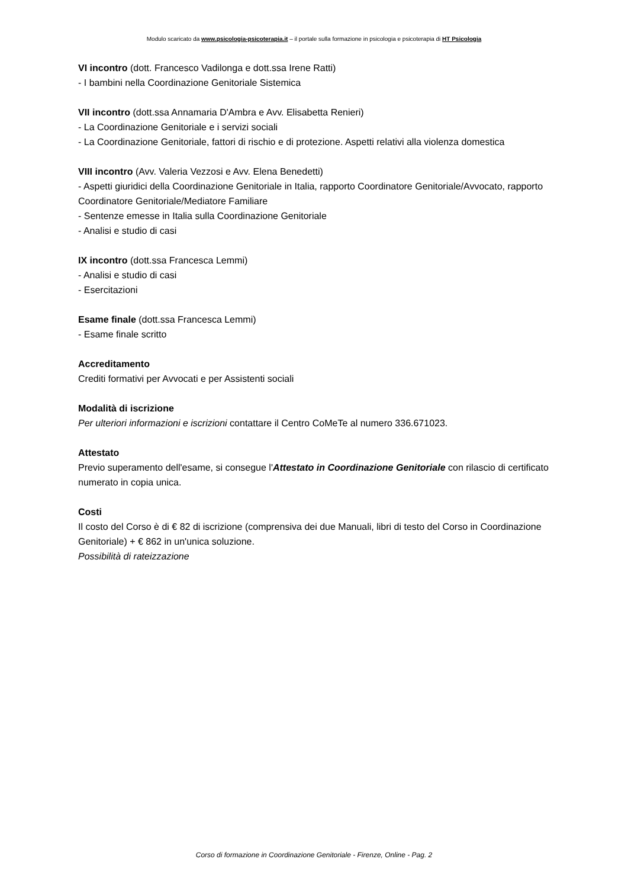Modulo scaricato da www.psicologia-psicoterapia.it – il portale sulla formazione in psicologia e psicoterapia di HT Psicologia
VI incontro (dott. Francesco Vadilonga e dott.ssa Irene Ratti)
- I bambini nella Coordinazione Genitoriale Sistemica
VII incontro (dott.ssa Annamaria D'Ambra e Avv. Elisabetta Renieri)
- La Coordinazione Genitoriale e i servizi sociali
- La Coordinazione Genitoriale, fattori di rischio e di protezione. Aspetti relativi alla violenza domestica
VIII incontro (Avv. Valeria Vezzosi e Avv. Elena Benedetti)
- Aspetti giuridici della Coordinazione Genitoriale in Italia, rapporto Coordinatore Genitoriale/Avvocato, rapporto Coordinatore Genitoriale/Mediatore Familiare
- Sentenze emesse in Italia sulla Coordinazione Genitoriale
- Analisi e studio di casi
IX incontro (dott.ssa Francesca Lemmi)
- Analisi e studio di casi
- Esercitazioni
Esame finale (dott.ssa Francesca Lemmi)
- Esame finale scritto
Accreditamento
Crediti formativi per Avvocati e per Assistenti sociali
Modalità di iscrizione
Per ulteriori informazioni e iscrizioni contattare il Centro CoMeTe al numero 336.671023.
Attestato
Previo superamento dell'esame, si consegue l'Attestato in Coordinazione Genitoriale con rilascio di certificato numerato in copia unica.
Costi
Il costo del Corso è di € 82 di iscrizione (comprensiva dei due Manuali, libri di testo del Corso in Coordinazione Genitoriale) + € 862 in un'unica soluzione.
Possibilità di rateizzazione
Corso di formazione in Coordinazione Genitoriale - Firenze, Online - Pag. 2